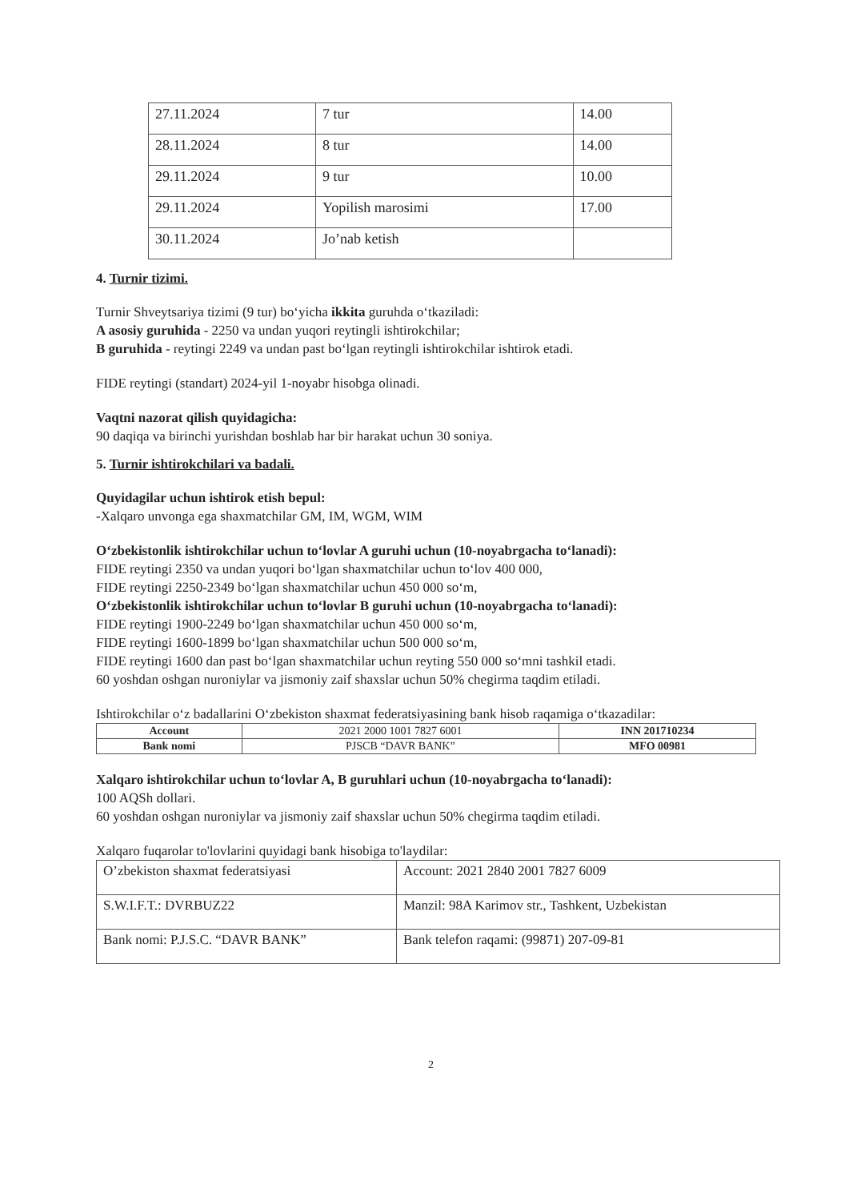| 27.11.2024 | 7 tur | 14.00 |
| 28.11.2024 | 8 tur | 14.00 |
| 29.11.2024 | 9 tur | 10.00 |
| 29.11.2024 | Yopilish marosimi | 17.00 |
| 30.11.2024 | Jo’nab ketish | |
4. Turnir tizimi.
Turnir Shveytsariya tizimi (9 tur) bo‘yicha ikkita guruhda o‘tkaziladi:
A asosiy guruhida - 2250 va undan yuqori reytingli ishtirokchilar;
B guruhida - reytingi 2249 va undan past bo‘lgan reytingli ishtirokchilar ishtirok etadi.
FIDE reytingi (standart) 2024-yil 1-noyabr hisobga olinadi.
Vaqtni nazorat qilish quyidagicha:
90 daqiqa va birinchi yurishdan boshlab har bir harakat uchun 30 soniya.
5. Turnir ishtirokchilari va badali.
Quyidagilar uchun ishtirok etish bepul:
-Xalqaro unvonga ega shaxmatchilar GM, IM, WGM, WIM
O‘zbekistonlik ishtirokchilar uchun to‘lovlar A guruhi uchun (10-noyabrgacha to‘lanadi):
FIDE reytingi 2350 va undan yuqori bo‘lgan shaxmatchilar uchun to‘lov 400 000,
FIDE reytingi 2250-2349 bo‘lgan shaxmatchilar uchun 450 000 so‘m,
O‘zbekistonlik ishtirokchilar uchun to‘lovlar B guruhi uchun (10-noyabrgacha to‘lanadi):
FIDE reytingi 1900-2249 bo‘lgan shaxmatchilar uchun 450 000 so‘m,
FIDE reytingi 1600-1899 bo‘lgan shaxmatchilar uchun 500 000 so‘m,
FIDE reytingi 1600 dan past bo‘lgan shaxmatchilar uchun reyting 550 000 so‘mni tashkil etadi.
60 yoshdan oshgan nuroniylar va jismoniy zaif shaxslar uchun 50% chegirma taqdim etiladi.
Ishtirokchilar o‘z badallarini O‘zbekiston shaxmat federatsiyasining bank hisob raqamiga o‘tkazadilar:
| Account | 2021 2000 1001 7827 6001 | INN 201710234 |
| Bank nomi | PJSCB “DAVR BANK” | MFO 00981 |
Xalqaro ishtirokchilar uchun to‘lovlar A, B guruhlari uchun (10-noyabrgacha to‘lanadi):
100 AQSh dollari.
60 yoshdan oshgan nuroniylar va jismoniy zaif shaxslar uchun 50% chegirma taqdim etiladi.
Xalqaro fuqarolar to'lovlarini quyidagi bank hisobiga to'laydilar:
| O’zbekiston shaxmat federatsiyasi | Account: 2021 2840 2001 7827 6009 |
| S.W.I.F.T.: DVRBUZ22 | Manzil: 98A Karimov str., Tashkent, Uzbekistan |
| Bank nomi: P.J.S.C. “DAVR BANK” | Bank telefon raqami: (99871) 207-09-81 |
2